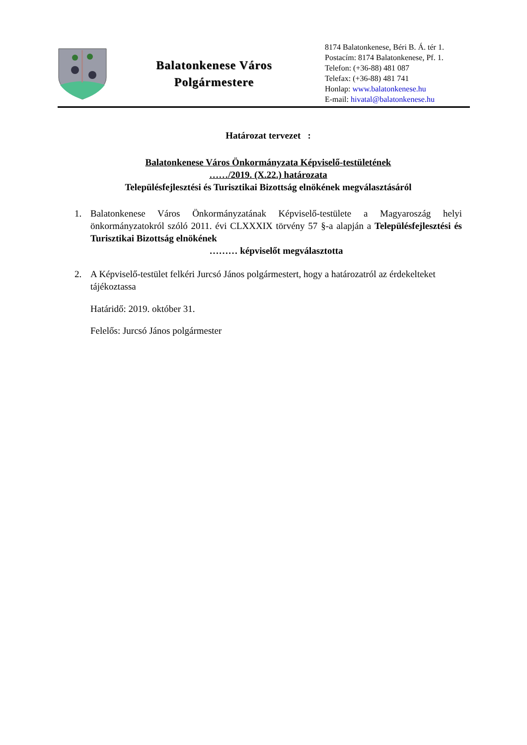Balatonkenese Város
Polgármestere
8174 Balatonkenese, Béri B. Á. tér 1.
Postacím: 8174 Balatonkenese, Pf. 1.
Telefon: (+36-88) 481 087
Telefax: (+36-88) 481 741
Honlap: www.balatonkenese.hu
E-mail: hivatal@balatonkenese.hu
Határozat tervezet :
Balatonkenese Város Önkormányzata Képviselő-testületének
……/2019. (X.22.) határozata
Településfejlesztési és Turisztikai Bizottság elnökének megválasztásáról
1. Balatonkenese Város Önkormányzatának Képviselő-testülete a Magyaroszág helyi önkormányzatokról szóló 2011. évi CLXXXIX törvény 57 §-a alapján a Településfejlesztési és Turisztikai Bizottság elnökének
……… képviselőt megválasztotta
2. A Képviselő-testület felkéri Jurcsó János polgármestert, hogy a határozatról az érdekelteket tájékoztassa
Határidő: 2019. október 31.
Felelős: Jurcsó János polgármester